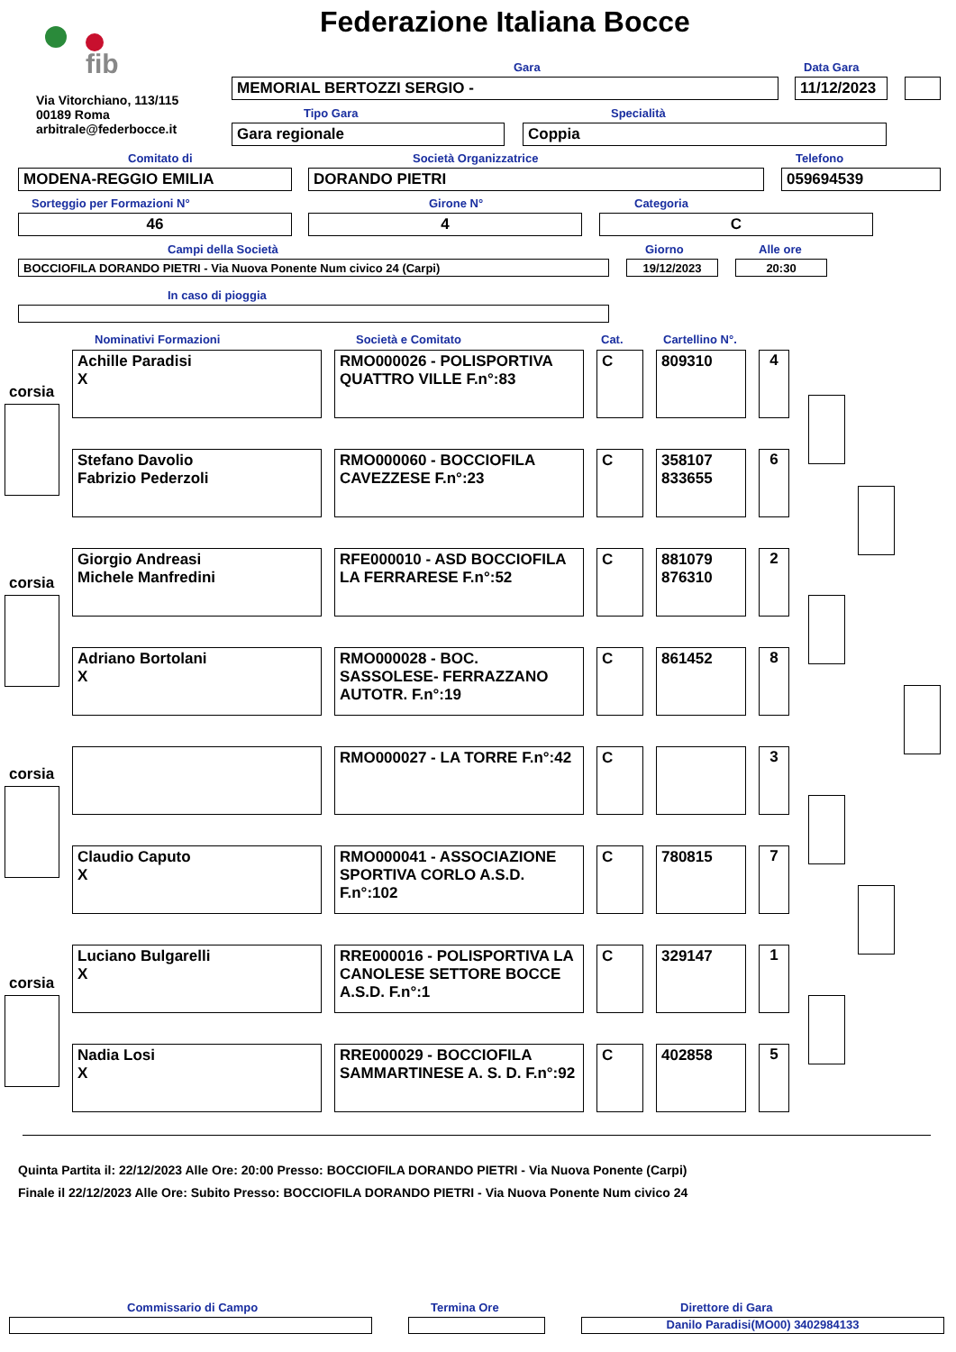Federazione Italiana Bocce
fib
Via Vitorchiano, 113/115
00189 Roma
arbitrale@federbocce.it
Gara Data Gara
MEMORIAL BERTOZZI SERGIO - 11/12/2023
Tipo Gara Specialità
Gara regionale Coppia
Comitato di Società Organizzatrice Telefono
MODENA-REGGIO EMILIA DORANDO PIETRI 059694539
Sorteggio per Formazioni N° Girone N° Categoria
46 4 C
Campi della Società Giorno Alle ore
BOCCIOFILA DORANDO PIETRI - Via Nuova Ponente Num civico 24 (Carpi) 19/12/2023 20:30
In caso di pioggia
Nominativi Formazioni Società e Comitato Cat. Cartellino N°.
corsia
corsia
corsia
corsia
| Achille Paradisi X | RMO000026 - POLISPORTIVA QUATTRO VILLE F.n°:83 | C | 809310 | 4 |
| Stefano Davolio Fabrizio Pederzoli | RMO000060 - BOCCIOFILA CAVEZZESE F.n°:23 | C | 358107 833655 | 6 |
| Giorgio Andreasi Michele Manfredini | RFE000010 - ASD BOCCIOFILA LA FERRARESE F.n°:52 | C | 881079 876310 | 2 |
| Adriano Bortolani X | RMO000028 - BOC. SASSOLESE- FERRAZZANO AUTOTR. F.n°:19 | C | 861452 | 8 |
| | RMO000027 - LA TORRE F.n°:42 | C | | 3 |
| Claudio Caputo X | RMO000041 - ASSOCIAZIONE SPORTIVA CORLO A.S.D. F.n°:102 | C | 780815 | 7 |
| Luciano Bulgarelli X | RRE000016 - POLISPORTIVA LA CANOLESE SETTORE BOCCE A.S.D. F.n°:1 | C | 329147 | 1 |
| Nadia Losi X | RRE000029 - BOCCIOFILA SAMMARTINESE A. S. D. F.n°:92 | C | 402858 | 5 |
Quinta Partita il: 22/12/2023 Alle Ore: 20:00 Presso: BOCCIOFILA DORANDO PIETRI - Via Nuova Ponente (Carpi)
Finale il 22/12/2023 Alle Ore: Subito Presso: BOCCIOFILA DORANDO PIETRI - Via Nuova Ponente Num civico 24
Commissario di Campo Termina Ore Direttore di Gara
Danilo Paradisi(MO00) 3402984133